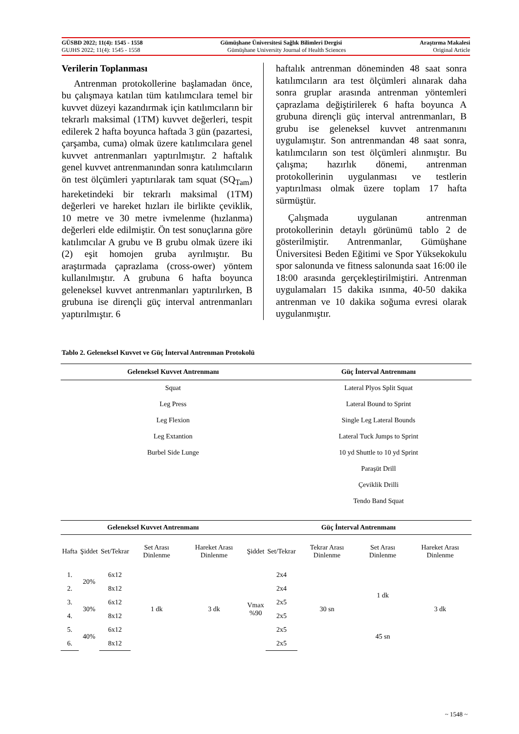GÜSBD 2022; 11(4): 1545 - 1558 Gümüşhane Üniversitesi Sağlık Bilimleri Dergisi Araştırma Makalesi
GUJHS 2022; 11(4): 1545 - 1558 Gümüşhane University Journal of Health Sciences Original Article
Verilerin Toplanması
Antrenman protokollerine başlamadan önce, bu çalışmaya katılan tüm katılımcılara temel bir kuvvet düzeyi kazandırmak için katılımcıların bir tekrarlı maksimal (1TM) kuvvet değerleri, tespit edilerek 2 hafta boyunca haftada 3 gün (pazartesi, çarşamba, cuma) olmak üzere katılımcılara genel kuvvet antrenmanları yaptırılmıştır. 2 haftalık genel kuvvet antrenmanından sonra katılımcıların ön test ölçümleri yaptırılarak tam squat (SQ<sub>Tam</sub>) hareketindeki bir tekrarlı maksimal (1TM) değerleri ve hareket hızları ile birlikte çeviklik, 10 metre ve 30 metre ivmelenme (hızlanma) değerleri elde edilmiştir. Ön test sonuçlarına göre katılımcılar A grubu ve B grubu olmak üzere iki (2) eşit homojen gruba ayrılmıştır. Bu araştırmada çaprazlama (cross-ower) yöntem kullanılmıştır. A grubuna 6 hafta boyunca geleneksel kuvvet antrenmanları yaptırılırken, B grubuna ise dirençli güç interval antrenmanları yaptırılmıştır. 6
haftalık antrenman döneminden 48 saat sonra katılımcıların ara test ölçümleri alınarak daha sonra gruplar arasında antrenman yöntemleri çaprazlama değiştirilerek 6 hafta boyunca A grubuna dirençli güç interval antrenmanları, B grubu ise geleneksel kuvvet antrenmanını uygulamıştır. Son antrenmandan 48 saat sonra, katılımcıların son test ölçümleri alınmıştır. Bu çalışma; hazırlık dönemi, antrenman protokollerinin uygulanması ve testlerin yaptırılması olmak üzere toplam 17 hafta sürmüştür.
Çalışmada uygulanan antrenman protokollerinin detaylı görünümü tablo 2 de gösterilmiştir. Antrenmanlar, Gümüşhane Üniversitesi Beden Eğitimi ve Spor Yüksekokulu spor salonunda ve fitness salonunda saat 16:00 ile 18:00 arasında gerçekleştirilmiştiri. Antrenman uygulamaları 15 dakika ısınma, 40-50 dakika antrenman ve 10 dakika soğuma evresi olarak uygulanmıştır.
Tablo 2. Geleneksel Kuvvet ve Güç İnterval Antrenman Protokolü
| Geleneksel Kuvvet Antrenmanı | Güç İnterval Antrenmanı |
| --- | --- |
| Squat | Lateral Plyos Split Squat |
| Leg Press | Lateral Bound to Sprint |
| Leg Flexion | Single Leg Lateral Bounds |
| Leg Extantion | Lateral Tuck Jumps to Sprint |
| Burbel Side Lunge | 10 yd Shuttle to 10 yd Sprint |
| | Paraşüt Drill |
| | Çeviklik Drilli |
| | Tendo Band Squat |
| Geleneksel Kuvvet Antrenmanı | | | | | Güç İnterval Antrenmanı | | | | |
| --- | --- | --- | --- | --- | --- | --- | --- | --- | --- |
| Hafta | Şiddet | Set/Tekrar | Set Arası Dinlenme | Hareket Arası Dinlenme | Şiddet | Set/Tekrar | Tekrar Arası Dinlenme | Set Arası Dinlenme | Hareket Arası Dinlenme |
| 1. | 20% | 6x12 | 1 dk | 3 dk | Vmax %90 | 2x4 | 30 sn | 1 dk | 3 dk |
| 2. | | 8x12 | | | | 2x4 | | | |
| 3. | 30% | 6x12 | | | | 2x5 | | | |
| 4. | | 8x12 | | | | 2x5 | | | |
| 5. | 40% | 6x12 | | | | 2x5 | | 45 sn | |
| 6. | | 8x12 | | | | 2x5 | | | |
~ 1548 ~